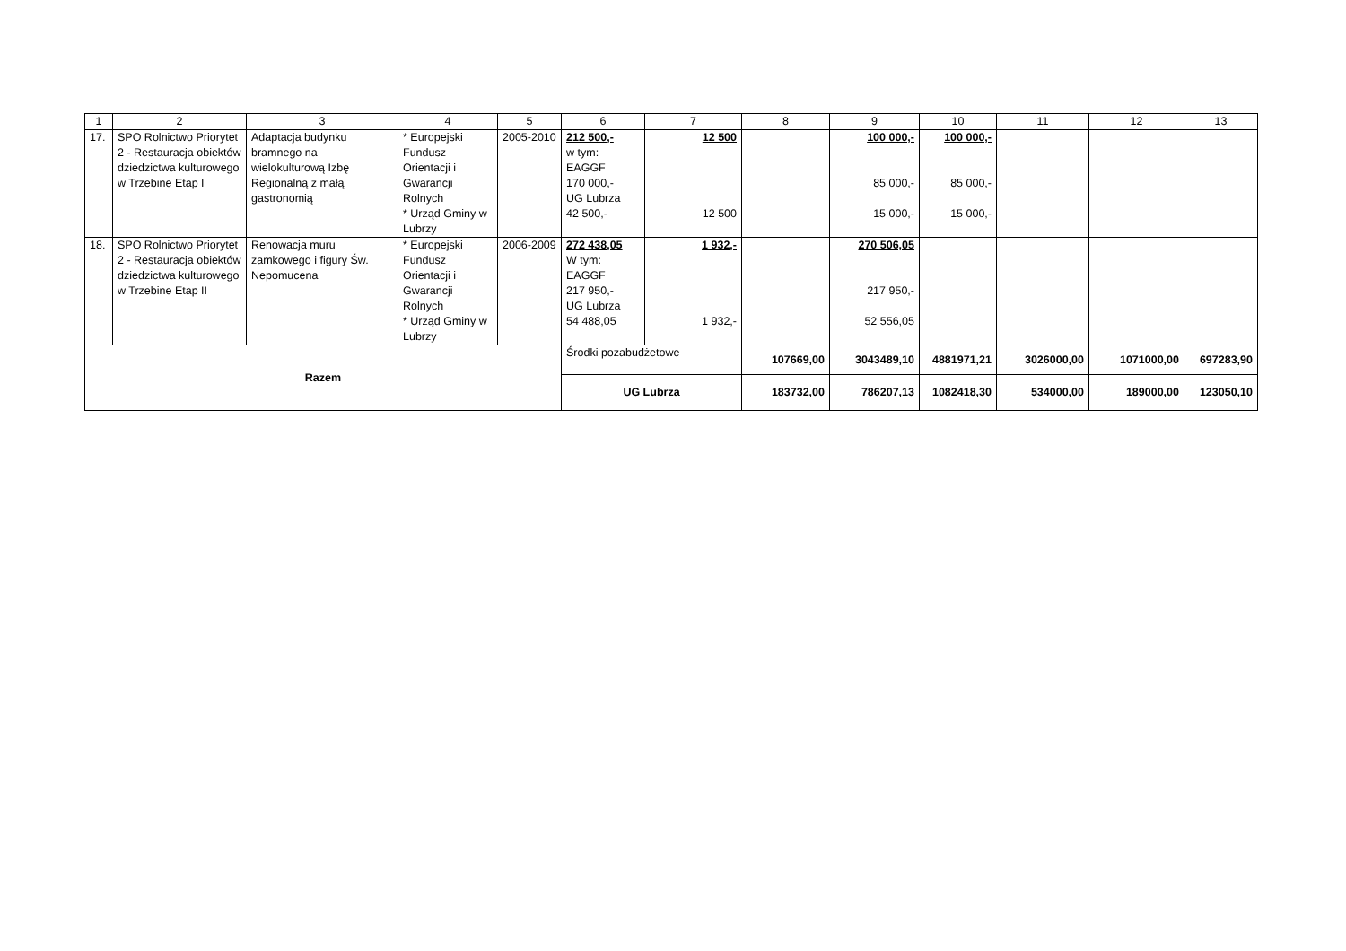| 1 | 2 | 3 | 4 | 5 | 6 | 7 | 8 | 9 | 10 | 11 | 12 | 13 |
| --- | --- | --- | --- | --- | --- | --- | --- | --- | --- | --- | --- | --- |
| 17. | SPO Rolnictwo Priorytet 2 - Restauracja obiektów dziedzictwa kulturowego w Trzebine Etap I | Adaptacja budynku bramnego na wielokulturową Izbę Regionalną z małą gastronomią | * Europejski Fundusz Orientacji i Gwarancji Rolnych * Urząd Gminy w Lubrzy | 2005-2010 | 212 500,- w tym: EAGGF 170 000,- UG Lubrza 42 500,- | 12 500 12 500 | | 100 000,- 85 000,- 15 000,- | 100 000,- 85 000,- 15 000,- | | | |
| 18. | SPO Rolnictwo Priorytet 2 - Restauracja obiektów dziedzictwa kulturowego w Trzebine Etap II | Renowacja muru zamkowego i figury Św. Nepomucena | * Europejski Fundusz Orientacji i Gwarancji Rolnych * Urząd Gminy w Lubrzy | 2006-2009 | 272 438,05 W tym: EAGGF 217 950,- UG Lubrza 54 488,05 | 1 932,- 1 932,- | | 270 506,05 217 950,- 52 556,05 | | | | |
| Razem | | | | | Środki pozabudżetowe | | 107669,00 | 3043489,10 | 4881971,21 | 3026000,00 | 1071000,00 | 697283,90 |
| | | | | | UG Lubrza | | 183732,00 | 786207,13 | 1082418,30 | 534000,00 | 189000,00 | 123050,10 |